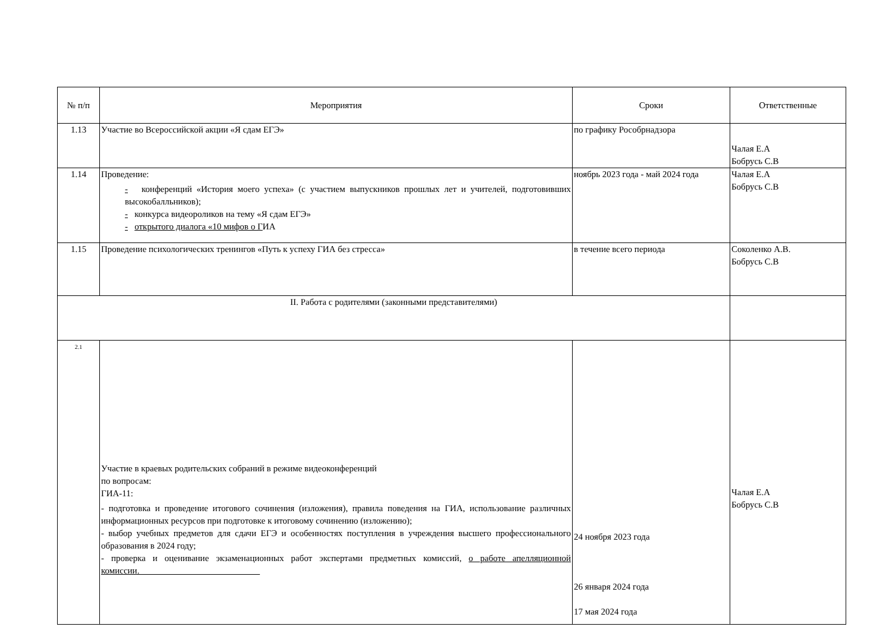| № п/п | Мероприятия | Сроки | Ответственные |
| --- | --- | --- | --- |
| 1.13 | Участие во Всероссийской акции «Я сдам ЕГЭ» | по графику Рособрнадзора | Чалая Е.А Бобрусь С.В |
| 1.14 | Проведение: - конференций «История моего успеха» (с участием выпускников прошлых лет и учителей, подготовивших высокобалльников); - конкурса видеороликов на тему «Я сдам ЕГЭ» - открытого диалога «10 мифов о Г ИА | ноябрь 2023 года - май 2024 года | Чалая Е.А Бобрусь С.В |
| 1.15 | Проведение психологических тренингов «Путь к успеху ГИА без стресса» | в течение всего периода | Соколенко А.В. Бобрусь С.В |
| II. Работа с родителями (законными представителями) | | | |
| 2.1 | Участие в краевых родительских собраний в режиме видеоконференций по вопросам: ГИА-11: - подготовка и проведение итогового сочинения (изложения), правила поведения на ГИА, использование различных информационных ресурсов при подготовке к итоговому сочинению (изложению); - выбор учебных предметов для сдачи ЕГЭ и особенностях поступления в учреждения высшего профессионального образования в 2024 году; - проверка и оценивание экзаменационных работ экспертами предметных комиссий, о работе апелляционной комиссии.___________________________ | 24 ноября 2023 года 26 января 2024 года 17 мая 2024 года | Чалая Е.А Бобрусь С.В |